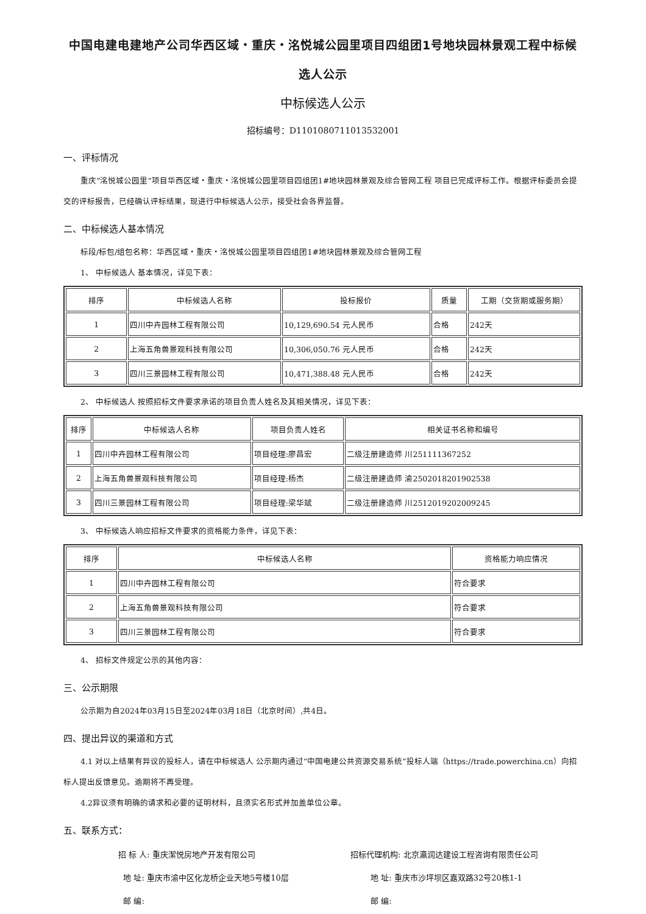中国电建电建地产公司华西区域・重庆・洺悦城公园里项目四组团1号地块园林景观工程中标候选人公示
中标候选人公示
招标编号：D1101080711013532001
一、评标情况
重庆“洺悦城公园里”项目华西区域・重庆・洺悦城公园里项目四组团1#地块园林景观及综合管网工程 项目已完成评标工作。根据评标委员会提交的评标报告，已经确认评标结果，现进行中标候选人公示，接受社会各界监督。
二、中标候选人基本情况
标段/标包/组包名称：华西区域・重庆・洺悦城公园里项目四组团1#地块园林景观及综合管网工程
1、 中标候选人 基本情况，详见下表：
| 排序 | 中标候选人名称 | 投标报价 | 质量 | 工期（交货期或服务期） |
| --- | --- | --- | --- | --- |
| 1 | 四川中卉园林工程有限公司 | 10,129,690.54 元人民币 | 合格 | 242天 |
| 2 | 上海五角兽景观科技有限公司 | 10,306,050.76 元人民币 | 合格 | 242天 |
| 3 | 四川三景园林工程有限公司 | 10,471,388.48 元人民币 | 合格 | 242天 |
2、 中标候选人 按照招标文件要求承诺的项目负责人姓名及其相关情况，详见下表：
| 排序 | 中标候选人名称 | 项目负责人姓名 | 相关证书名称和编号 |
| --- | --- | --- | --- |
| 1 | 四川中卉园林工程有限公司 | 项目经理:廖昌宏 | 二级注册建造师 川251111367252 |
| 2 | 上海五角兽景观科技有限公司 | 项目经理:杨杰 | 二级注册建造师 渝2502018201902538 |
| 3 | 四川三景园林工程有限公司 | 项目经理:梁华斌 | 二级注册建造师 川2512019202009245 |
3、 中标候选人响应招标文件要求的资格能力条件，详见下表：
| 排序 | 中标候选人名称 | 资格能力响应情况 |
| --- | --- | --- |
| 1 | 四川中卉园林工程有限公司 | 符合要求 |
| 2 | 上海五角兽景观科技有限公司 | 符合要求 |
| 3 | 四川三景园林工程有限公司 | 符合要求 |
4、 招标文件规定公示的其他内容：
三、公示期限
公示期为自2024年03月15日至2024年03月18日（北京时间）,共4日。
四、提出异议的渠道和方式
4.1 对以上结果有异议的投标人，请在中标候选人 公示期内通过“中国电建公共资源交易系统”投标人端（https://trade.powerchina.cn）向招标人提出反馈意见。逾期将不再受理。
4.2异议须有明确的请求和必要的证明材料，且须实名形式并加盖单位公章。
五、联系方式：
招 标 人: 重庆潔悦房地产开发有限公司
招标代理机构: 北京瀛润达建设工程咨询有限责任公司
地 址: 重庆市渝中区化龙桥企业天地5号楼10层
地 址: 重庆市沙坪坝区嘉双路32号20栋1-1
邮 编:
邮 编: